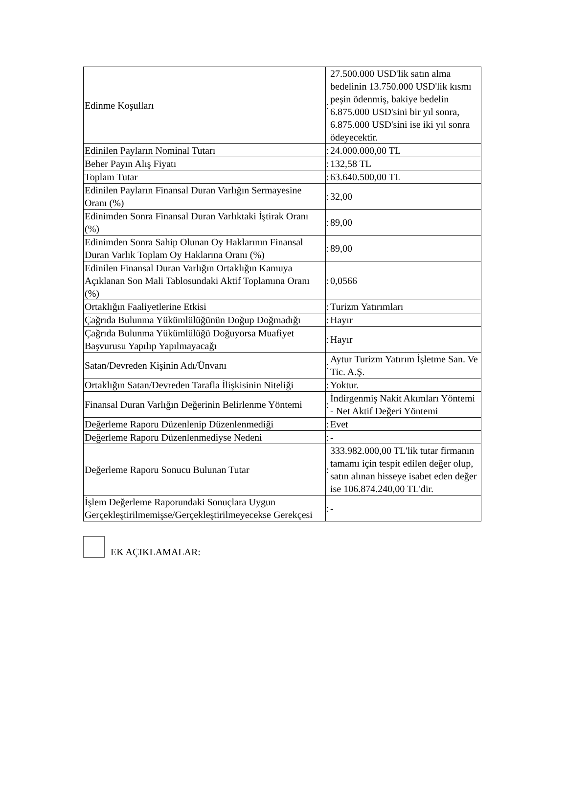| Edinme Koşulları | : | 27.500.000 USD'lik satın alma bedelinin 13.750.000 USD'lik kısmı peşin ödenmiş, bakiye bedelin 6.875.000 USD'sini bir yıl sonra, 6.875.000 USD'sini ise iki yıl sonra ödeyecektir. |
| Edinilen Payların Nominal Tutarı | : | 24.000.000,00 TL |
| Beher Payın Alış Fiyatı | : | 132,58 TL |
| Toplam Tutar | : | 63.640.500,00 TL |
| Edinilen Payların Finansal Duran Varlığın Sermayesine Oranı (%) | : | 32,00 |
| Edinimden Sonra Finansal Duran Varlıktaki İştirak Oranı (%) | : | 89,00 |
| Edinimden Sonra Sahip Olunan Oy Haklarının Finansal Duran Varlık Toplam Oy Haklarına Oranı (%) | : | 89,00 |
| Edinilen Finansal Duran Varlığın Ortaklığın Kamuya Açıklanan Son Mali Tablosundaki Aktif Toplamına Oranı (%) | : | 0,0566 |
| Ortaklığın Faaliyetlerine Etkisi | : | Turizm Yatırımları |
| Çağrıda Bulunma Yükümlülüğünün Doğup Doğmadığı | : | Hayır |
| Çağrıda Bulunma Yükümlülüğü Doğuyorsa Muafiyet Başvurusu Yapılıp Yapılmayacağı | : | Hayır |
| Satan/Devreden Kişinin Adı/Ünvanı | : | Aytur Turizm Yatırım İşletme San. Ve Tic. A.Ş. |
| Ortaklığın Satan/Devreden Tarafla İlişkisinin Niteliği | : | Yoktur. |
| Finansal Duran Varlığın Değerinin Belirlenme Yöntemi | : | İndirgenmiş Nakit Akımları Yöntemi - Net Aktif Değeri Yöntemi |
| Değerleme Raporu Düzenlenip Düzenlenmediği | : | Evet |
| Değerleme Raporu Düzenlenmediyse Nedeni | : | - |
| Değerleme Raporu Sonucu Bulunan Tutar | : | 333.982.000,00 TL'lik tutar firmanın tamamı için tespit edilen değer olup, satın alınan hisseye isabet eden değer ise 106.874.240,00 TL'dir. |
| İşlem Değerleme Raporundaki Sonuçlara Uygun Gerçekleştirilmemişse/Gerçekleştirilmeyecekse Gerekçesi | : | - |
EK AÇIKLAMALAR: